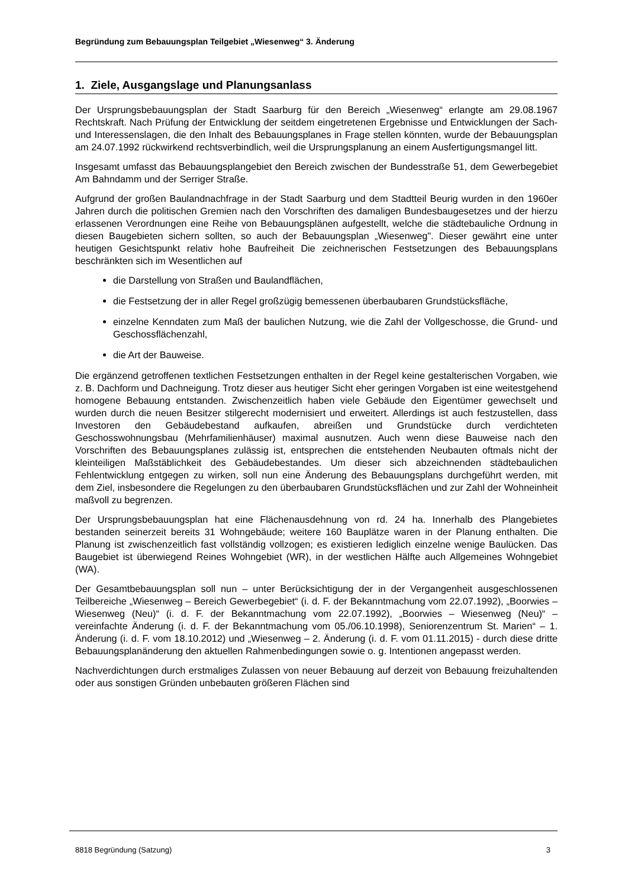Begründung zum Bebauungsplan Teilgebiet „Wiesenweg“ 3. Änderung
1. Ziele, Ausgangslage und Planungsanlass
Der Ursprungsbebauungsplan der Stadt Saarburg für den Bereich „Wiesenweg“ erlangte am 29.08.1967 Rechtskraft. Nach Prüfung der Entwicklung der seitdem eingetretenen Ergebnisse und Entwicklungen der Sach- und Interessenslagen, die den Inhalt des Bebauungsplanes in Frage stellen könnten, wurde der Bebauungsplan am 24.07.1992 rückwirkend rechtsverbindlich, weil die Ursprungsplanung an einem Ausfertigungsmangel litt.
Insgesamt umfasst das Bebauungsplangebiet den Bereich zwischen der Bundesstraße 51, dem Gewerbegebiet Am Bahndamm und der Serriger Straße.
Aufgrund der großen Baulandnachfrage in der Stadt Saarburg und dem Stadtteil Beurig wurden in den 1960er Jahren durch die politischen Gremien nach den Vorschriften des damaligen Bundesbaugesetzes und der hierzu erlassenen Verordnungen eine Reihe von Bebauungsplänen aufgestellt, welche die städtebauliche Ordnung in diesen Baugebieten sichern sollten, so auch der Bebauungsplan „Wiesenweg". Dieser gewährt eine unter heutigen Gesichtspunkt relativ hohe Baufreiheit Die zeichnerischen Festsetzungen des Bebauungsplans beschränkten sich im Wesentlichen auf
die Darstellung von Straßen und Baulandflächen,
die Festsetzung der in aller Regel großzügig bemessenen überbaubaren Grundstücksfläche,
einzelne Kenndaten zum Maß der baulichen Nutzung, wie die Zahl der Vollgeschosse, die Grund- und Geschossflächenzahl,
die Art der Bauweise.
Die ergänzend getroffenen textlichen Festsetzungen enthalten in der Regel keine gestalterischen Vorgaben, wie z. B. Dachform und Dachneigung. Trotz dieser aus heutiger Sicht eher geringen Vorgaben ist eine weitestgehend homogene Bebauung entstanden. Zwischenzeitlich haben viele Gebäude den Eigentümer gewechselt und wurden durch die neuen Besitzer stilgerecht modernisiert und erweitert. Allerdings ist auch festzustellen, dass Investoren den Gebäudebestand aufkaufen, abreißen und Grundstücke durch verdichteten Geschosswohnungsbau (Mehrfamilienhäuser) maximal ausnutzen. Auch wenn diese Bauweise nach den Vorschriften des Bebauungsplanes zulässig ist, entsprechen die entstehenden Neubauten oftmals nicht der kleinteiligen Maßstäblichkeit des Gebäudebestandes. Um dieser sich abzeichnenden städtebaulichen Fehlentwicklung entgegen zu wirken, soll nun eine Änderung des Bebauungsplans durchgeführt werden, mit dem Ziel, insbesondere die Regelungen zu den überbaubaren Grundstücksflächen und zur Zahl der Wohneinheit maßvoll zu begrenzen.
Der Ursprungsbebauungsplan hat eine Flächenausdehnung von rd. 24 ha. Innerhalb des Plangebietes bestanden seinerzeit bereits 31 Wohngebäude; weitere 160 Bauplätze waren in der Planung enthalten. Die Planung ist zwischenzeitlich fast vollständig vollzogen; es existieren lediglich einzelne wenige Baulücken. Das Baugebiet ist überwiegend Reines Wohngebiet (WR), in der westlichen Hälfte auch Allgemeines Wohngebiet (WA).
Der Gesamtbebauungsplan soll nun – unter Berücksichtigung der in der Vergangenheit ausgeschlossenen Teilbereiche „Wiesenweg – Bereich Gewerbegebiet“ (i. d. F. der Bekanntmachung vom 22.07.1992), „Boorwies – Wiesenweg (Neu)“ (i. d. F. der Bekanntmachung vom 22.07.1992), „Boorwies – Wiesenweg (Neu)“ – vereinfachte Änderung (i. d. F. der Bekanntmachung vom 05./06.10.1998), Seniorenzentrum St. Marien“ – 1. Änderung (i. d. F. vom 18.10.2012) und „Wiesenweg – 2. Änderung (i. d. F. vom 01.11.2015) - durch diese dritte Bebauungsplanänderung den aktuellen Rahmenbedingungen sowie o. g. Intentionen angepasst werden.
Nachverdichtungen durch erstmaliges Zulassen von neuer Bebauung auf derzeit von Bebauung freizuhaltenden oder aus sonstigen Gründen unbebauten größeren Flächen sind
8818 Begründung (Satzung) 3